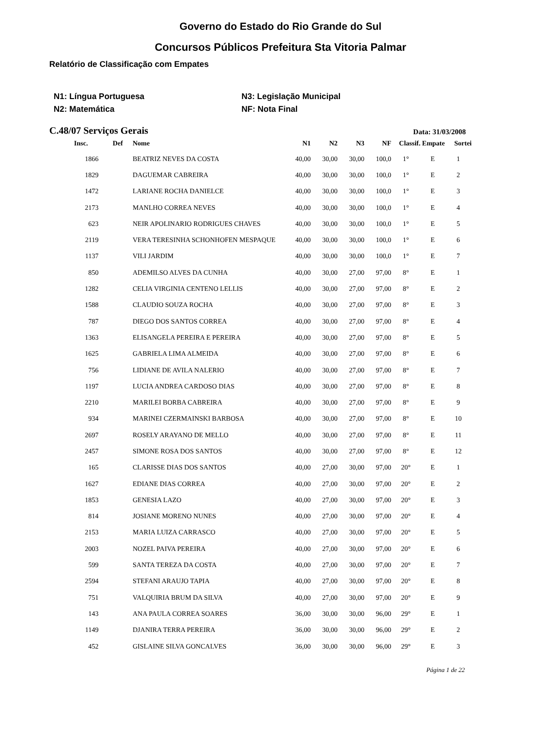Governo do Estado do Rio Grande do Sul
Concursos Públicos Prefeitura Sta Vitoria Palmar
Relatório de Classificação com Empates
N1: Língua Portuguesa
N3: Legislação Municipal
N2: Matemática
NF: Nota Final
C.48/07 Serviços Gerais Data: 31/03/2008
| Insc. | Def | Nome | | N1 | N2 | N3 | NF | Classif. | Empate | Sortei |
| --- | --- | --- | --- | --- | --- | --- | --- | --- | --- | --- |
| 1866 | | BEATRIZ NEVES DA COSTA | | 40,00 | 30,00 | 30,00 | 100,0 | 1° | E | 1 |
| 1829 | | DAGUEMAR CABREIRA | | 40,00 | 30,00 | 30,00 | 100,0 | 1° | E | 2 |
| 1472 | | LARIANE ROCHA DANIELCE | | 40,00 | 30,00 | 30,00 | 100,0 | 1° | E | 3 |
| 2173 | | MANLHO CORREA NEVES | | 40,00 | 30,00 | 30,00 | 100,0 | 1° | E | 4 |
| 623 | | NEIR APOLINARIO RODRIGUES CHAVES | | 40,00 | 30,00 | 30,00 | 100,0 | 1° | E | 5 |
| 2119 | | VERA TERESINHA SCHONHOFEN MESPAQUE | | 40,00 | 30,00 | 30,00 | 100,0 | 1° | E | 6 |
| 1137 | | VILI JARDIM | | 40,00 | 30,00 | 30,00 | 100,0 | 1° | E | 7 |
| 850 | | ADEMILSO ALVES DA CUNHA | | 40,00 | 30,00 | 27,00 | 97,00 | 8° | E | 1 |
| 1282 | | CELIA VIRGINIA CENTENO LELLIS | | 40,00 | 30,00 | 27,00 | 97,00 | 8° | E | 2 |
| 1588 | | CLAUDIO SOUZA ROCHA | | 40,00 | 30,00 | 27,00 | 97,00 | 8° | E | 3 |
| 787 | | DIEGO DOS SANTOS CORREA | | 40,00 | 30,00 | 27,00 | 97,00 | 8° | E | 4 |
| 1363 | | ELISANGELA PEREIRA E PEREIRA | | 40,00 | 30,00 | 27,00 | 97,00 | 8° | E | 5 |
| 1625 | | GABRIELA LIMA ALMEIDA | | 40,00 | 30,00 | 27,00 | 97,00 | 8° | E | 6 |
| 756 | | LIDIANE DE AVILA NALERIO | | 40,00 | 30,00 | 27,00 | 97,00 | 8° | E | 7 |
| 1197 | | LUCIA ANDREA CARDOSO DIAS | | 40,00 | 30,00 | 27,00 | 97,00 | 8° | E | 8 |
| 2210 | | MARILEI BORBA CABREIRA | | 40,00 | 30,00 | 27,00 | 97,00 | 8° | E | 9 |
| 934 | | MARINEI CZERMAINSKI BARBOSA | | 40,00 | 30,00 | 27,00 | 97,00 | 8° | E | 10 |
| 2697 | | ROSELY ARAYANO DE MELLO | | 40,00 | 30,00 | 27,00 | 97,00 | 8° | E | 11 |
| 2457 | | SIMONE ROSA DOS SANTOS | | 40,00 | 30,00 | 27,00 | 97,00 | 8° | E | 12 |
| 165 | | CLARISSE DIAS DOS SANTOS | | 40,00 | 27,00 | 30,00 | 97,00 | 20° | E | 1 |
| 1627 | | EDIANE DIAS CORREA | | 40,00 | 27,00 | 30,00 | 97,00 | 20° | E | 2 |
| 1853 | | GENESIA LAZO | | 40,00 | 27,00 | 30,00 | 97,00 | 20° | E | 3 |
| 814 | | JOSIANE MORENO NUNES | | 40,00 | 27,00 | 30,00 | 97,00 | 20° | E | 4 |
| 2153 | | MARIA LUIZA CARRASCO | | 40,00 | 27,00 | 30,00 | 97,00 | 20° | E | 5 |
| 2003 | | NOZEL PAIVA PEREIRA | | 40,00 | 27,00 | 30,00 | 97,00 | 20° | E | 6 |
| 599 | | SANTA TEREZA DA COSTA | | 40,00 | 27,00 | 30,00 | 97,00 | 20° | E | 7 |
| 2594 | | STEFANI ARAUJO TAPIA | | 40,00 | 27,00 | 30,00 | 97,00 | 20° | E | 8 |
| 751 | | VALQUIRIA BRUM DA SILVA | | 40,00 | 27,00 | 30,00 | 97,00 | 20° | E | 9 |
| 143 | | ANA PAULA CORREA SOARES | | 36,00 | 30,00 | 30,00 | 96,00 | 29° | E | 1 |
| 1149 | | DJANIRA TERRA PEREIRA | | 36,00 | 30,00 | 30,00 | 96,00 | 29° | E | 2 |
| 452 | | GISLAINE SILVA GONCALVES | | 36,00 | 30,00 | 30,00 | 96,00 | 29° | E | 3 |
Página 1 de 22